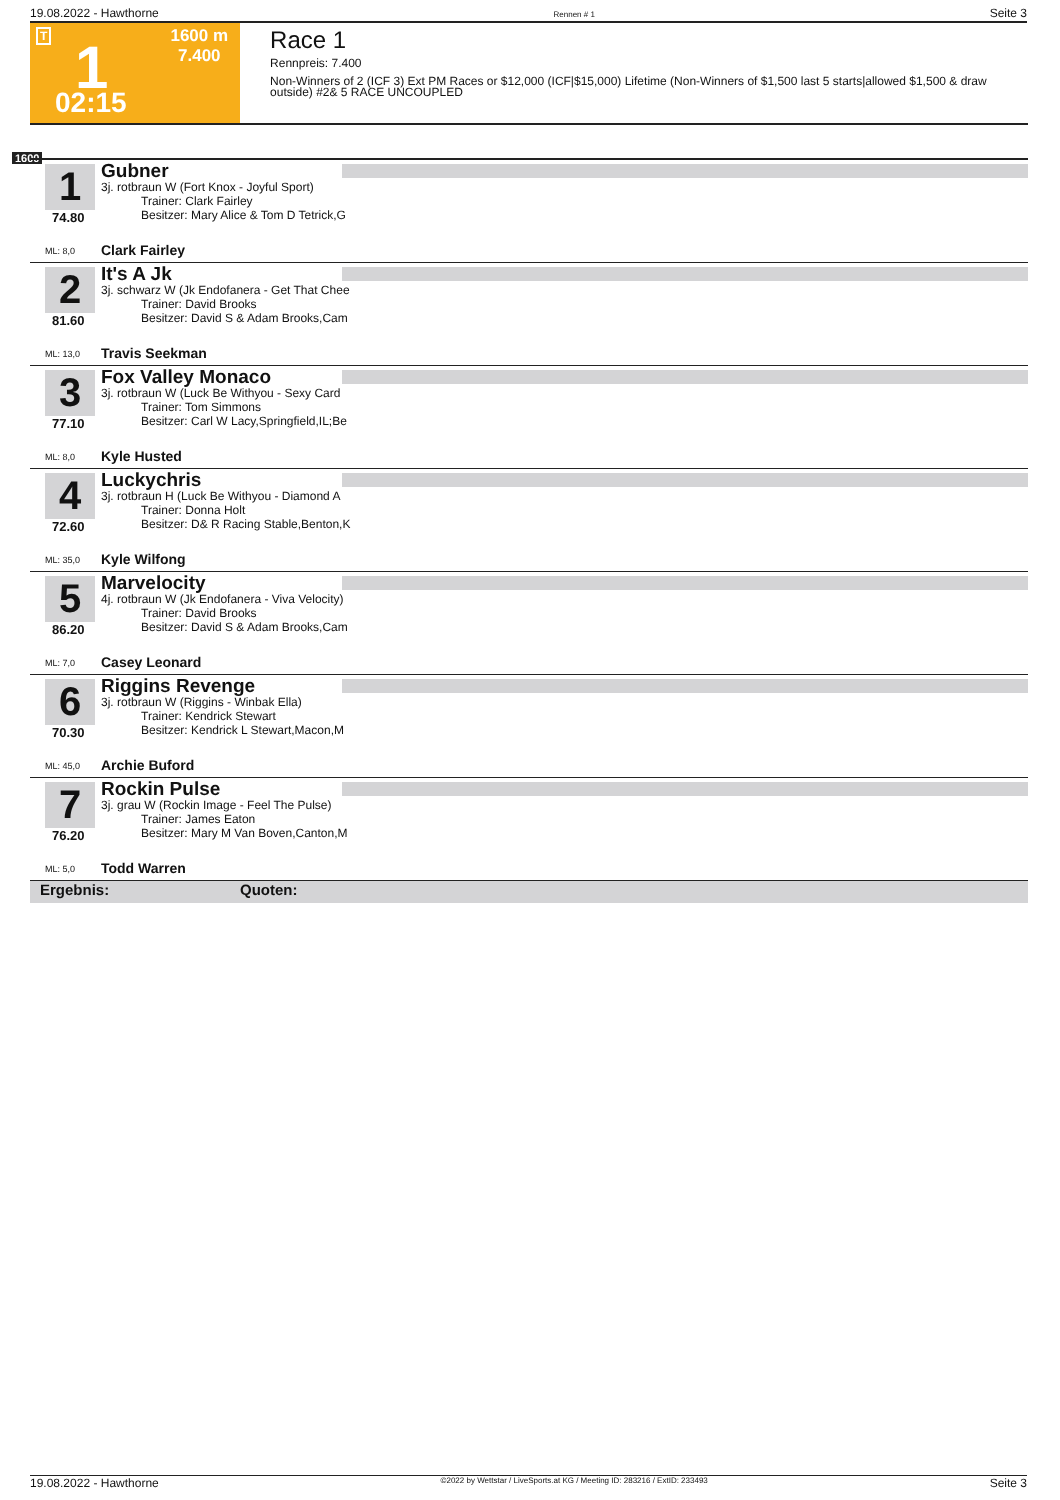19.08.2022 - Hawthorne Rennen # 1 Seite 3
T 1 1600 m
7.400
02:15
Race 1
Rennpreis: 7.400
Non-Winners of 2 (ICF 3) Ext PM Races or $12,000 (ICF|$15,000) Lifetime (Non-Winners of $1,500 last 5 starts|allowed $1,500 & draw outside) #2& 5 RACE UNCOUPLED
1600
1
Gubner
3j. rotbraun W (Fort Knox - Joyful Sport)
Trainer: Clark Fairley
Besitzer: Mary Alice & Tom D Tetrick,G
74.80
ML: 8,0 Clark Fairley
2
It's A Jk
3j. schwarz W (Jk Endofanera - Get That Chee
Trainer: David Brooks
Besitzer: David S & Adam Brooks,Cam
81.60
ML: 13,0 Travis Seekman
3
Fox Valley Monaco
3j. rotbraun W (Luck Be Withyou - Sexy Card
Trainer: Tom Simmons
Besitzer: Carl W Lacy,Springfield,IL;Be
77.10
ML: 8,0 Kyle Husted
4
Luckychris
3j. rotbraun H (Luck Be Withyou - Diamond A
Trainer: Donna Holt
Besitzer: D& R Racing Stable,Benton,K
72.60
ML: 35,0 Kyle Wilfong
5
Marvelocity
4j. rotbraun W (Jk Endofanera - Viva Velocity)
Trainer: David Brooks
Besitzer: David S & Adam Brooks,Cam
86.20
ML: 7,0 Casey Leonard
6
Riggins Revenge
3j. rotbraun W (Riggins - Winbak Ella)
Trainer: Kendrick Stewart
Besitzer: Kendrick L Stewart,Macon,M
70.30
ML: 45,0 Archie Buford
7
Rockin Pulse
3j. grau W (Rockin Image - Feel The Pulse)
Trainer: James Eaton
Besitzer: Mary M Van Boven,Canton,M
76.20
ML: 5,0 Todd Warren
Ergebnis: Quoten:
19.08.2022 - Hawthorne ©2022 by Wettstar / LiveSports.at KG / Meeting ID: 283216 / ExtID: 233493 Seite 3